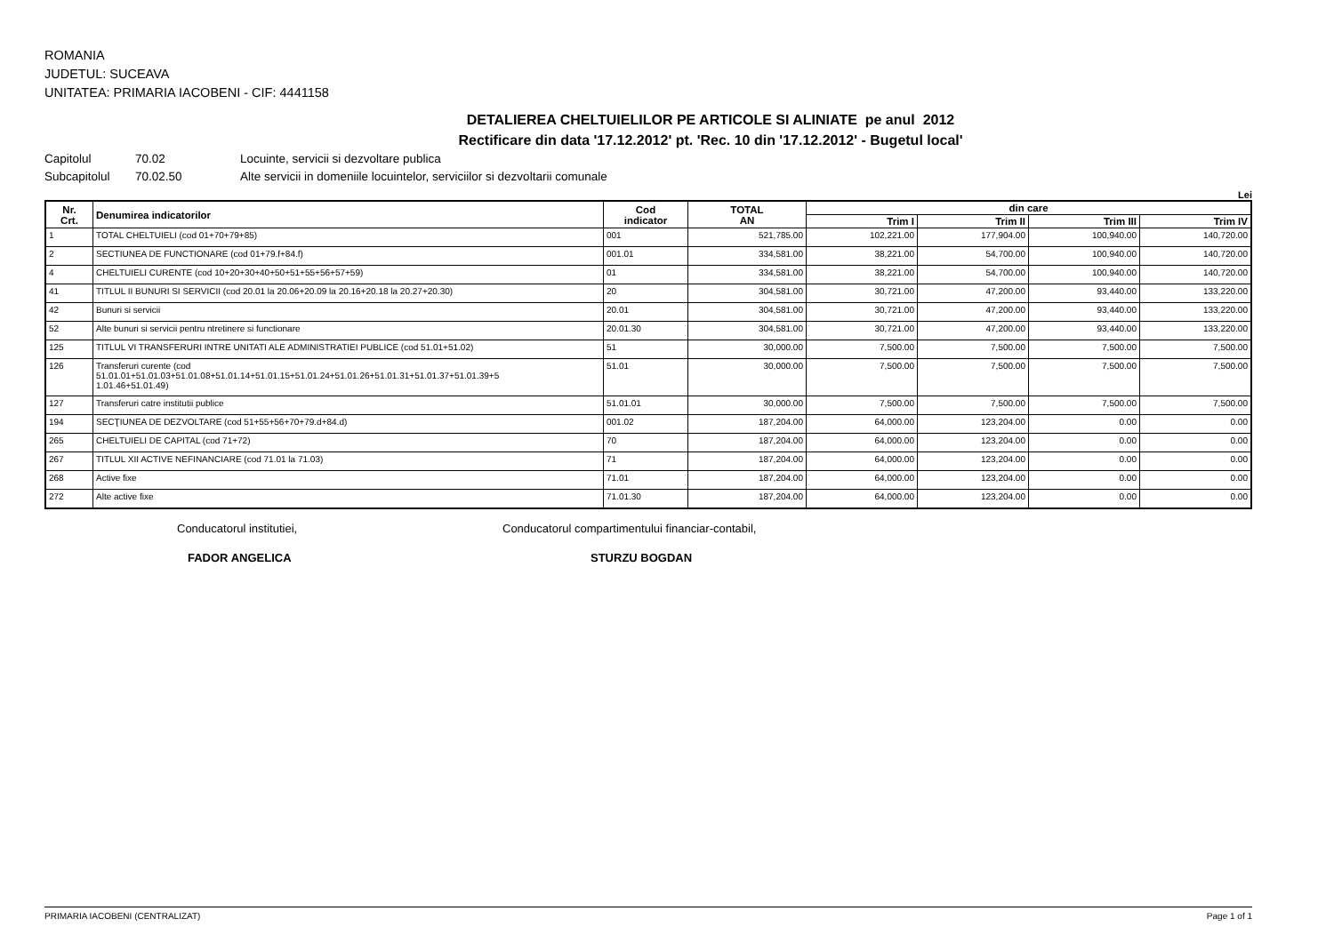ROMANIA
JUDETUL: SUCEAVA
UNITATEA: PRIMARIA IACOBENI - CIF: 4441158
DETALIEREA CHELTUIELILOR PE ARTICOLE SI ALINIATE pe anul 2012
Rectificare din data '17.12.2012' pt. 'Rec. 10 din '17.12.2012' - Bugetul local'
Capitolul 70.02 Locuinte, servicii si dezvoltare publica
Subcapitolul 70.02.50 Alte servicii in domeniile locuintelor, serviciilor si dezvoltarii comunale
Lei
| Nr. Crt. | Denumirea indicatorilor | Cod indicator | TOTAL AN | din care | | | |
| --- | --- | --- | --- | --- | --- | --- | --- |
| | | | | Trim I | Trim II | Trim III | Trim IV |
| 1 | TOTAL CHELTUIELI (cod 01+70+79+85) | 001 | 521,785.00 | 102,221.00 | 177,904.00 | 100,940.00 | 140,720.00 |
| 2 | SECTIUNEA DE FUNCTIONARE (cod 01+79.f+84.f) | 001.01 | 334,581.00 | 38,221.00 | 54,700.00 | 100,940.00 | 140,720.00 |
| 4 | CHELTUIELI CURENTE (cod 10+20+30+40+50+51+55+56+57+59) | 01 | 334,581.00 | 38,221.00 | 54,700.00 | 100,940.00 | 140,720.00 |
| 41 | TITLUL II BUNURI SI SERVICII (cod 20.01 la 20.06+20.09 la 20.16+20.18 la 20.27+20.30) | 20 | 304,581.00 | 30,721.00 | 47,200.00 | 93,440.00 | 133,220.00 |
| 42 | Bunuri si servicii | 20.01 | 304,581.00 | 30,721.00 | 47,200.00 | 93,440.00 | 133,220.00 |
| 52 | Alte bunuri si servicii pentru ntretinere si functionare | 20.01.30 | 304,581.00 | 30,721.00 | 47,200.00 | 93,440.00 | 133,220.00 |
| 125 | TITLUL VI TRANSFERURI INTRE UNITATI ALE ADMINISTRATIEI PUBLICE (cod 51.01+51.02) | 51 | 30,000.00 | 7,500.00 | 7,500.00 | 7,500.00 | 7,500.00 |
| 126 | Transferuri curente (cod 51.01.01+51.01.03+51.01.08+51.01.14+51.01.15+51.01.24+51.01.26+51.01.31+51.01.37+51.01.39+5 1.01.46+51.01.49) | 51.01 | 30,000.00 | 7,500.00 | 7,500.00 | 7,500.00 | 7,500.00 |
| 127 | Transferuri catre institutii publice | 51.01.01 | 30,000.00 | 7,500.00 | 7,500.00 | 7,500.00 | 7,500.00 |
| 194 | SECŢIUNEA DE DEZVOLTARE (cod 51+55+56+70+79.d+84.d) | 001.02 | 187,204.00 | 64,000.00 | 123,204.00 | 0.00 | 0.00 |
| 265 | CHELTUIELI DE CAPITAL (cod 71+72) | 70 | 187,204.00 | 64,000.00 | 123,204.00 | 0.00 | 0.00 |
| 267 | TITLUL XII ACTIVE NEFINANCIARE (cod 71.01 la 71.03) | 71 | 187,204.00 | 64,000.00 | 123,204.00 | 0.00 | 0.00 |
| 268 | Active fixe | 71.01 | 187,204.00 | 64,000.00 | 123,204.00 | 0.00 | 0.00 |
| 272 | Alte active fixe | 71.01.30 | 187,204.00 | 64,000.00 | 123,204.00 | 0.00 | 0.00 |
Conducatorul institutiei, Conducatorul compartimentului financiar-contabil,
FADOR ANGELICA STURZU BOGDAN
PRIMARIA IACOBENI (CENTRALIZAT) Page 1 of 1